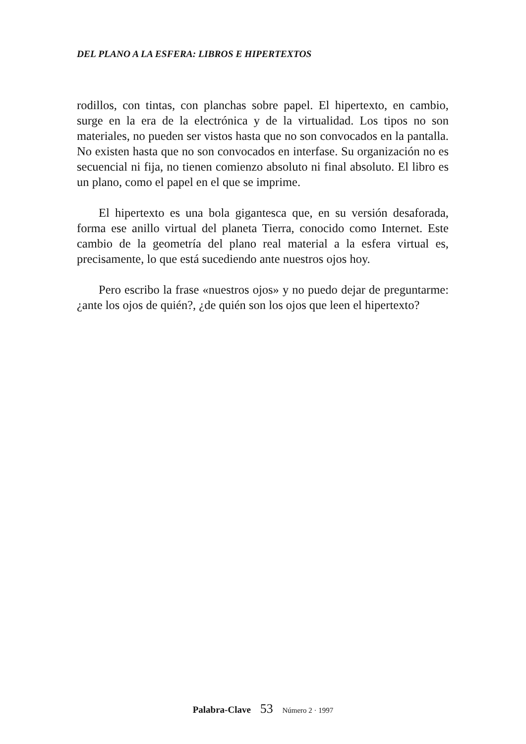DEL PLANO A LA ESFERA: LIBROS E HIPERTEXTOS
rodillos, con tintas, con planchas sobre papel. El hipertexto, en cambio, surge en la era de la electrónica y de la virtualidad. Los tipos no son materiales, no pueden ser vistos hasta que no son convocados en la pantalla. No existen hasta que no son convocados en interfase. Su organización no es secuencial ni fija, no tienen comienzo absoluto ni final absoluto. El libro es un plano, como el papel en el que se imprime.
El hipertexto es una bola gigantesca que, en su versión desaforada, forma ese anillo virtual del planeta Tierra, conocido como Internet. Este cambio de la geometría del plano real material a la esfera virtual es, precisamente, lo que está sucediendo ante nuestros ojos hoy.
Pero escribo la frase «nuestros ojos» y no puedo dejar de preguntarme: ¿ante los ojos de quién?, ¿de quién son los ojos que leen el hipertexto?
Palabra-Clave 53 Número 2 · 1997